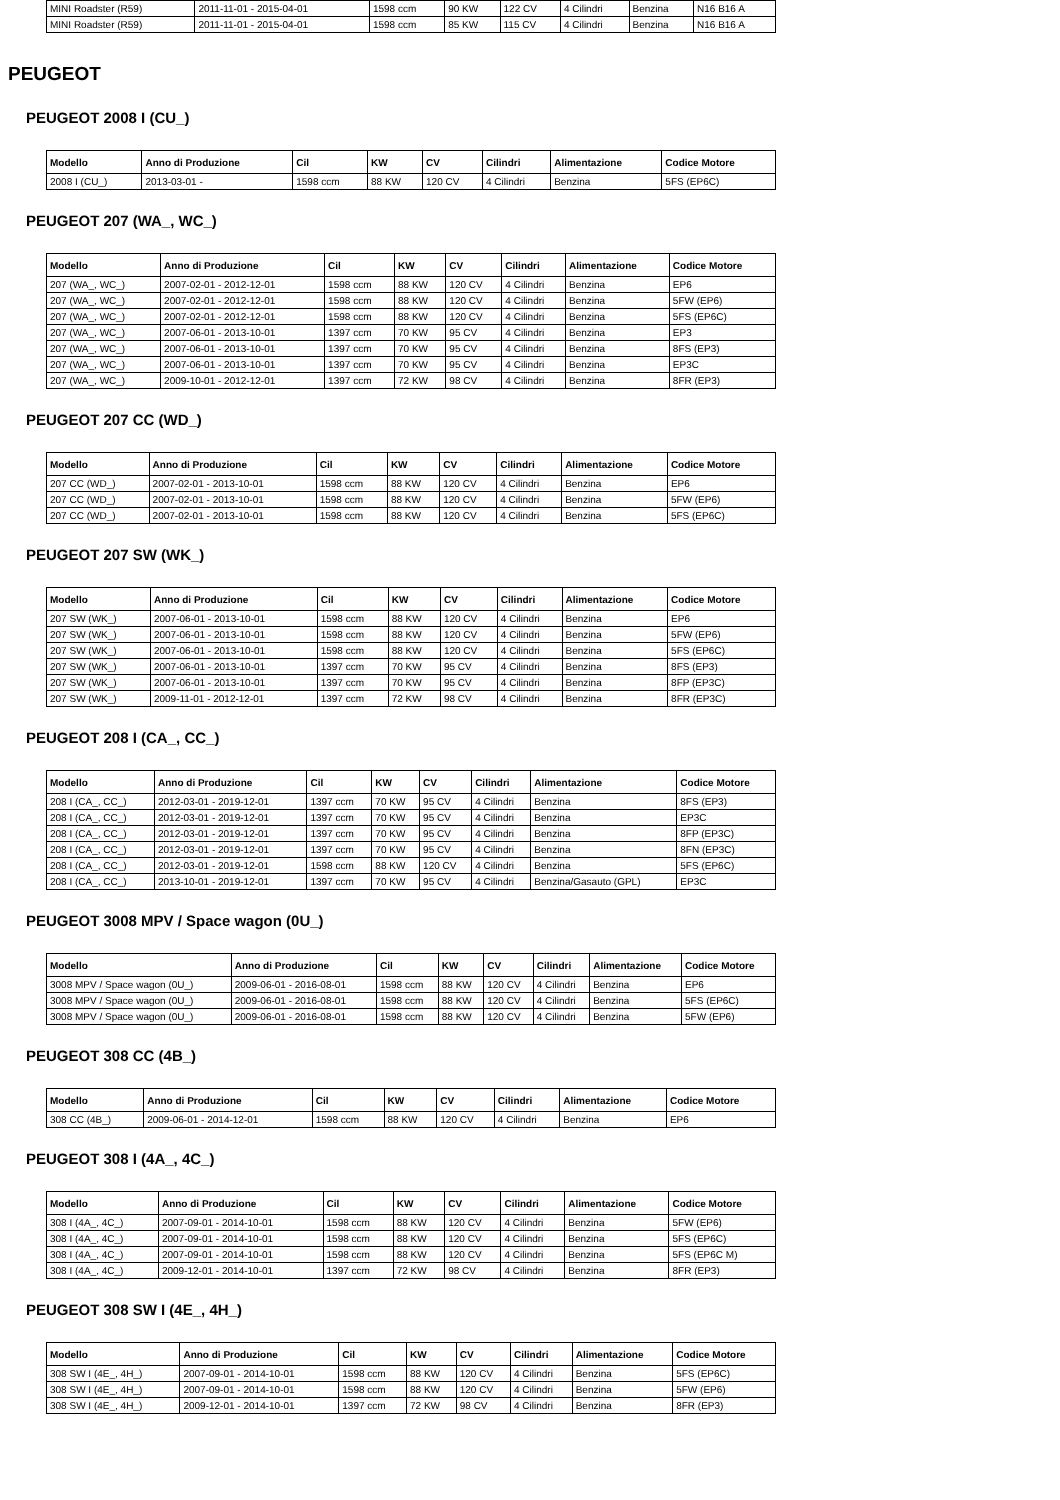| MINI Roadster (R59) | 2011-11-01 - 2015-04-01 | 1598 ccm | 90 KW | 122 CV | 4 Cilindri | Benzina | N16 B16 A |
| MINI Roadster (R59) | 2011-11-01 - 2015-04-01 | 1598 ccm | 85 KW | 115 CV | 4 Cilindri | Benzina | N16 B16 A |
PEUGEOT
PEUGEOT 2008 I (CU_)
| Modello | Anno di Produzione | Cil | KW | CV | Cilindri | Alimentazione | Codice Motore |
| --- | --- | --- | --- | --- | --- | --- | --- |
| 2008 I (CU_) | 2013-03-01 - | 1598 ccm | 88 KW | 120 CV | 4 Cilindri | Benzina | 5FS (EP6C) |
PEUGEOT 207 (WA_, WC_)
| Modello | Anno di Produzione | Cil | KW | CV | Cilindri | Alimentazione | Codice Motore |
| --- | --- | --- | --- | --- | --- | --- | --- |
| 207 (WA_, WC_) | 2007-02-01 - 2012-12-01 | 1598 ccm | 88 KW | 120 CV | 4 Cilindri | Benzina | EP6 |
| 207 (WA_, WC_) | 2007-02-01 - 2012-12-01 | 1598 ccm | 88 KW | 120 CV | 4 Cilindri | Benzina | 5FW (EP6) |
| 207 (WA_, WC_) | 2007-02-01 - 2012-12-01 | 1598 ccm | 88 KW | 120 CV | 4 Cilindri | Benzina | 5FS (EP6C) |
| 207 (WA_, WC_) | 2007-06-01 - 2013-10-01 | 1397 ccm | 70 KW | 95 CV | 4 Cilindri | Benzina | EP3 |
| 207 (WA_, WC_) | 2007-06-01 - 2013-10-01 | 1397 ccm | 70 KW | 95 CV | 4 Cilindri | Benzina | 8FS (EP3) |
| 207 (WA_, WC_) | 2007-06-01 - 2013-10-01 | 1397 ccm | 70 KW | 95 CV | 4 Cilindri | Benzina | EP3C |
| 207 (WA_, WC_) | 2009-10-01 - 2012-12-01 | 1397 ccm | 72 KW | 98 CV | 4 Cilindri | Benzina | 8FR (EP3) |
PEUGEOT 207 CC (WD_)
| Modello | Anno di Produzione | Cil | KW | CV | Cilindri | Alimentazione | Codice Motore |
| --- | --- | --- | --- | --- | --- | --- | --- |
| 207 CC (WD_) | 2007-02-01 - 2013-10-01 | 1598 ccm | 88 KW | 120 CV | 4 Cilindri | Benzina | EP6 |
| 207 CC (WD_) | 2007-02-01 - 2013-10-01 | 1598 ccm | 88 KW | 120 CV | 4 Cilindri | Benzina | 5FW (EP6) |
| 207 CC (WD_) | 2007-02-01 - 2013-10-01 | 1598 ccm | 88 KW | 120 CV | 4 Cilindri | Benzina | 5FS (EP6C) |
PEUGEOT 207 SW (WK_)
| Modello | Anno di Produzione | Cil | KW | CV | Cilindri | Alimentazione | Codice Motore |
| --- | --- | --- | --- | --- | --- | --- | --- |
| 207 SW (WK_) | 2007-06-01 - 2013-10-01 | 1598 ccm | 88 KW | 120 CV | 4 Cilindri | Benzina | EP6 |
| 207 SW (WK_) | 2007-06-01 - 2013-10-01 | 1598 ccm | 88 KW | 120 CV | 4 Cilindri | Benzina | 5FW (EP6) |
| 207 SW (WK_) | 2007-06-01 - 2013-10-01 | 1598 ccm | 88 KW | 120 CV | 4 Cilindri | Benzina | 5FS (EP6C) |
| 207 SW (WK_) | 2007-06-01 - 2013-10-01 | 1397 ccm | 70 KW | 95 CV | 4 Cilindri | Benzina | 8FS (EP3) |
| 207 SW (WK_) | 2007-06-01 - 2013-10-01 | 1397 ccm | 70 KW | 95 CV | 4 Cilindri | Benzina | 8FP (EP3C) |
| 207 SW (WK_) | 2009-11-01 - 2012-12-01 | 1397 ccm | 72 KW | 98 CV | 4 Cilindri | Benzina | 8FR (EP3C) |
PEUGEOT 208 I (CA_, CC_)
| Modello | Anno di Produzione | Cil | KW | CV | Cilindri | Alimentazione | Codice Motore |
| --- | --- | --- | --- | --- | --- | --- | --- |
| 208 I (CA_, CC_) | 2012-03-01 - 2019-12-01 | 1397 ccm | 70 KW | 95 CV | 4 Cilindri | Benzina | 8FS (EP3) |
| 208 I (CA_, CC_) | 2012-03-01 - 2019-12-01 | 1397 ccm | 70 KW | 95 CV | 4 Cilindri | Benzina | EP3C |
| 208 I (CA_, CC_) | 2012-03-01 - 2019-12-01 | 1397 ccm | 70 KW | 95 CV | 4 Cilindri | Benzina | 8FP (EP3C) |
| 208 I (CA_, CC_) | 2012-03-01 - 2019-12-01 | 1397 ccm | 70 KW | 95 CV | 4 Cilindri | Benzina | 8FN (EP3C) |
| 208 I (CA_, CC_) | 2012-03-01 - 2019-12-01 | 1598 ccm | 88 KW | 120 CV | 4 Cilindri | Benzina | 5FS (EP6C) |
| 208 I (CA_, CC_) | 2013-10-01 - 2019-12-01 | 1397 ccm | 70 KW | 95 CV | 4 Cilindri | Benzina/Gasauto (GPL) | EP3C |
PEUGEOT 3008 MPV / Space wagon (0U_)
| Modello | Anno di Produzione | Cil | KW | CV | Cilindri | Alimentazione | Codice Motore |
| --- | --- | --- | --- | --- | --- | --- | --- |
| 3008 MPV / Space wagon (0U_) | 2009-06-01 - 2016-08-01 | 1598 ccm | 88 KW | 120 CV | 4 Cilindri | Benzina | EP6 |
| 3008 MPV / Space wagon (0U_) | 2009-06-01 - 2016-08-01 | 1598 ccm | 88 KW | 120 CV | 4 Cilindri | Benzina | 5FS (EP6C) |
| 3008 MPV / Space wagon (0U_) | 2009-06-01 - 2016-08-01 | 1598 ccm | 88 KW | 120 CV | 4 Cilindri | Benzina | 5FW (EP6) |
PEUGEOT 308 CC (4B_)
| Modello | Anno di Produzione | Cil | KW | CV | Cilindri | Alimentazione | Codice Motore |
| --- | --- | --- | --- | --- | --- | --- | --- |
| 308 CC (4B_) | 2009-06-01 - 2014-12-01 | 1598 ccm | 88 KW | 120 CV | 4 Cilindri | Benzina | EP6 |
PEUGEOT 308 I (4A_, 4C_)
| Modello | Anno di Produzione | Cil | KW | CV | Cilindri | Alimentazione | Codice Motore |
| --- | --- | --- | --- | --- | --- | --- | --- |
| 308 I (4A_, 4C_) | 2007-09-01 - 2014-10-01 | 1598 ccm | 88 KW | 120 CV | 4 Cilindri | Benzina | 5FW (EP6) |
| 308 I (4A_, 4C_) | 2007-09-01 - 2014-10-01 | 1598 ccm | 88 KW | 120 CV | 4 Cilindri | Benzina | 5FS (EP6C) |
| 308 I (4A_, 4C_) | 2007-09-01 - 2014-10-01 | 1598 ccm | 88 KW | 120 CV | 4 Cilindri | Benzina | 5FS (EP6C M) |
| 308 I (4A_, 4C_) | 2009-12-01 - 2014-10-01 | 1397 ccm | 72 KW | 98 CV | 4 Cilindri | Benzina | 8FR (EP3) |
PEUGEOT 308 SW I (4E_, 4H_)
| Modello | Anno di Produzione | Cil | KW | CV | Cilindri | Alimentazione | Codice Motore |
| --- | --- | --- | --- | --- | --- | --- | --- |
| 308 SW I (4E_, 4H_) | 2007-09-01 - 2014-10-01 | 1598 ccm | 88 KW | 120 CV | 4 Cilindri | Benzina | 5FS (EP6C) |
| 308 SW I (4E_, 4H_) | 2007-09-01 - 2014-10-01 | 1598 ccm | 88 KW | 120 CV | 4 Cilindri | Benzina | 5FW (EP6) |
| 308 SW I (4E_, 4H_) | 2009-12-01 - 2014-10-01 | 1397 ccm | 72 KW | 98 CV | 4 Cilindri | Benzina | 8FR (EP3) |